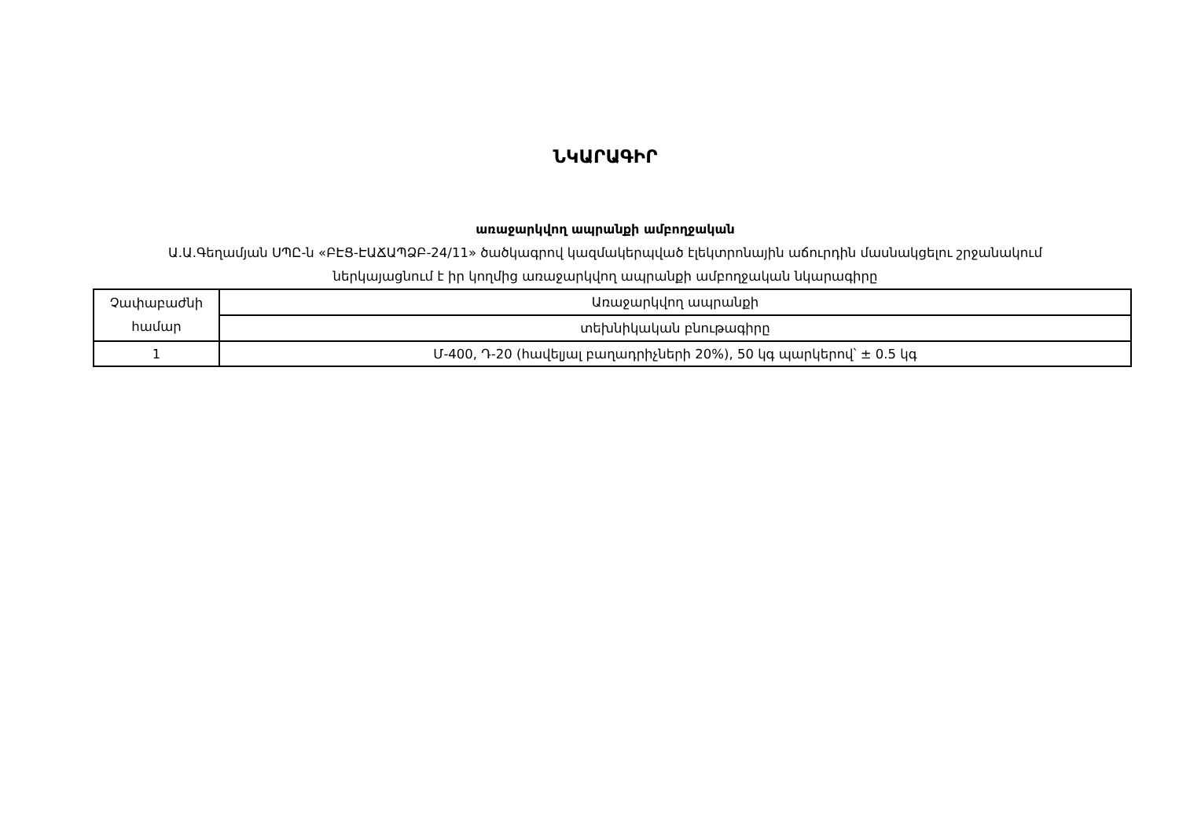ՆԿԱՐԱԳԻՐ
առաջարկվող ապրանքի ամբողջական
Ա.Ա.Գեղամյան ՍՊԸ-ն «ԲԷՑ-ԷԱՃԱՊՁԲ-24/11» ծածկագրով կազմակերպված էլեկտրոնային աճուրդին մասնակցելու շրջանակում
ներկայացնում է իր կողմից առաջարկվող ապրանքի ամբողջական նկարագիրը
| Չափաբաժնի համար | Առաջարկվող ապրանքի |
| | տեխնիկական բնութագիրը |
| 1 | Մ-400, Դ-20 (հավելյալ բաղադրիչների 20%), 50 կգ պարկերով՝ ± 0.5 կգ |